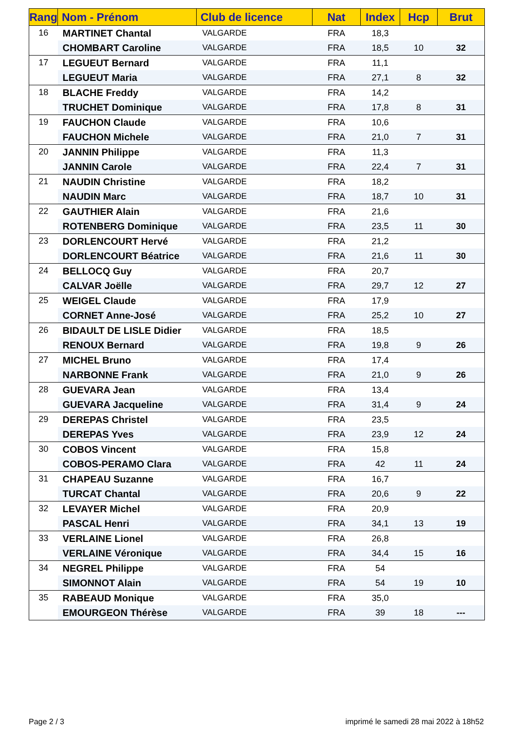| Rang | Nom - Prénom | Club de licence | Nat | Index | Hcp | Brut |
| --- | --- | --- | --- | --- | --- | --- |
| 16 | MARTINET Chantal | VALGARDE | FRA | 18,3 | | |
| | CHOMBART Caroline | VALGARDE | FRA | 18,5 | 10 | 32 |
| 17 | LEGUEUT Bernard | VALGARDE | FRA | 11,1 | | |
| | LEGUEUT Maria | VALGARDE | FRA | 27,1 | 8 | 32 |
| 18 | BLACHE Freddy | VALGARDE | FRA | 14,2 | | |
| | TRUCHET Dominique | VALGARDE | FRA | 17,8 | 8 | 31 |
| 19 | FAUCHON Claude | VALGARDE | FRA | 10,6 | | |
| | FAUCHON Michele | VALGARDE | FRA | 21,0 | 7 | 31 |
| 20 | JANNIN Philippe | VALGARDE | FRA | 11,3 | | |
| | JANNIN Carole | VALGARDE | FRA | 22,4 | 7 | 31 |
| 21 | NAUDIN Christine | VALGARDE | FRA | 18,2 | | |
| | NAUDIN Marc | VALGARDE | FRA | 18,7 | 10 | 31 |
| 22 | GAUTHIER Alain | VALGARDE | FRA | 21,6 | | |
| | ROTENBERG Dominique | VALGARDE | FRA | 23,5 | 11 | 30 |
| 23 | DORLENCOURT Hervé | VALGARDE | FRA | 21,2 | | |
| | DORLENCOURT Béatrice | VALGARDE | FRA | 21,6 | 11 | 30 |
| 24 | BELLOCQ Guy | VALGARDE | FRA | 20,7 | | |
| | CALVAR Joëlle | VALGARDE | FRA | 29,7 | 12 | 27 |
| 25 | WEIGEL Claude | VALGARDE | FRA | 17,9 | | |
| | CORNET Anne-José | VALGARDE | FRA | 25,2 | 10 | 27 |
| 26 | BIDAULT DE LISLE Didier | VALGARDE | FRA | 18,5 | | |
| | RENOUX Bernard | VALGARDE | FRA | 19,8 | 9 | 26 |
| 27 | MICHEL Bruno | VALGARDE | FRA | 17,4 | | |
| | NARBONNE Frank | VALGARDE | FRA | 21,0 | 9 | 26 |
| 28 | GUEVARA Jean | VALGARDE | FRA | 13,4 | | |
| | GUEVARA Jacqueline | VALGARDE | FRA | 31,4 | 9 | 24 |
| 29 | DEREPAS Christel | VALGARDE | FRA | 23,5 | | |
| | DEREPAS Yves | VALGARDE | FRA | 23,9 | 12 | 24 |
| 30 | COBOS Vincent | VALGARDE | FRA | 15,8 | | |
| | COBOS-PERAMO Clara | VALGARDE | FRA | 42 | 11 | 24 |
| 31 | CHAPEAU Suzanne | VALGARDE | FRA | 16,7 | | |
| | TURCAT Chantal | VALGARDE | FRA | 20,6 | 9 | 22 |
| 32 | LEVAYER Michel | VALGARDE | FRA | 20,9 | | |
| | PASCAL Henri | VALGARDE | FRA | 34,1 | 13 | 19 |
| 33 | VERLAINE Lionel | VALGARDE | FRA | 26,8 | | |
| | VERLAINE Véronique | VALGARDE | FRA | 34,4 | 15 | 16 |
| 34 | NEGREL Philippe | VALGARDE | FRA | 54 | | |
| | SIMONNOT Alain | VALGARDE | FRA | 54 | 19 | 10 |
| 35 | RABEAUD Monique | VALGARDE | FRA | 35,0 | | |
| | EMOURGEON Thérèse | VALGARDE | FRA | 39 | 18 | --- |
Page 2 / 3
imprimé le samedi 28 mai 2022 à 18h52